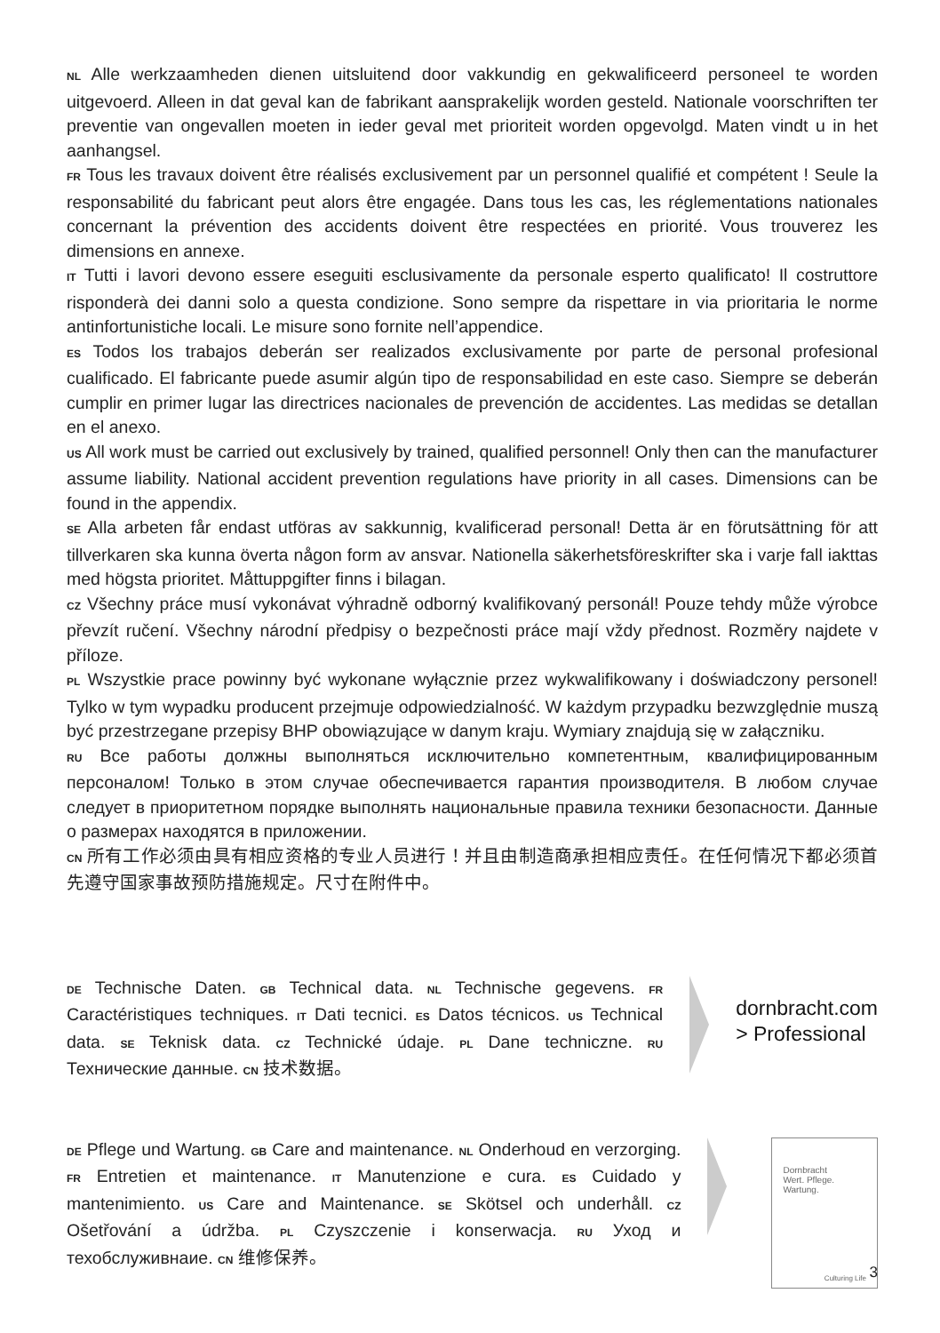NL Alle werkzaamheden dienen uitsluitend door vakkundig en gekwalificeerd personeel te worden uitgevoerd. Alleen in dat geval kan de fabrikant aansprakelijk worden gesteld. Nationale voorschriften ter preventie van ongevallen moeten in ieder geval met prioriteit worden opgevolgd. Maten vindt u in het aanhangsel.
FR Tous les travaux doivent être réalisés exclusivement par un personnel qualifié et compétent ! Seule la responsabilité du fabricant peut alors être engagée. Dans tous les cas, les réglementations nationales concernant la prévention des accidents doivent être respectées en priorité. Vous trouverez les dimensions en annexe.
IT Tutti i lavori devono essere eseguiti esclusivamente da personale esperto qualificato! Il costruttore risponderà dei danni solo a questa condizione. Sono sempre da rispettare in via prioritaria le norme antinfortunistiche locali. Le misure sono fornite nell’appendice.
ES Todos los trabajos deberán ser realizados exclusivamente por parte de personal profesional cualificado. El fabricante puede asumir algún tipo de responsabilidad en este caso. Siempre se deberán cumplir en primer lugar las directrices nacionales de prevención de accidentes. Las medidas se detallan en el anexo.
US All work must be carried out exclusively by trained, qualified personnel! Only then can the manufacturer assume liability. National accident prevention regulations have priority in all cases. Dimensions can be found in the appendix.
SE Alla arbeten får endast utföras av sakkunnig, kvalificerad personal! Detta är en förutsättning för att tillverkaren ska kunna överta någon form av ansvar. Nationella säkerhetsföreskrifter ska i varje fall iakttas med högsta prioritet. Måttuppgifter finns i bilagan.
CZ Všechny práce musí vykonávat výhradně odborný kvalifikovaný personál! Pouze tehdy může výrobce převzít ručení. Všechny národní předpisy o bezpečnosti práce mají vždy přednost. Rozměry najdete v příloze.
PL Wszystkie prace powinny być wykonane wyłącznie przez wykwalifikowany i doświadczony personel! Tylko w tym wypadku producent przejmuje odpowiedzialność. W każdym przypadku bezwzględnie muszą być przestrzegane przepisy BHP obowiązujące w danym kraju. Wymiary znajdują się w załączniku.
RU Все работы должны выполняться исключительно компетентным, квалифицированным персоналом! Только в этом случае обеспечивается гарантия производителя. В любом случае следует в приоритетном порядке выполнять национальные правила техники безопасности. Данные о размерах находятся в приложении.
CN 所有工作必须由具有相应资格的专业人员进行！并且由制造商承担相应责任。在任何情况下都必须首先遵守国家事故预防措施规定。尺寸在附件中。
DE Technische Daten. GB Technical data. NL Technische gegevens. FR Caractéristiques techniques. IT Dati tecnici. ES Datos técnicos. US Technical data. SE Teknisk data. CZ Technické údaje. PL Dane techniczne. RU Технические данные. CN 技术数据。
dornbracht.com
> Professional
DE Pflege und Wartung. GB Care and maintenance. NL Onderhoud en verzorging. FR Entretien et maintenance. IT Manutenzione e cura. ES Cuidado y mantenimiento. US Care and Maintenance. SE Skötsel och underhåll. CZ Ošetřování a údržba. PL Czyszczenie i konserwacja. RU Уход и техобслуживнаие. CN 维修保养。
Dornbracht
Wert. Pflege. Wartung.
Culturing Life
3